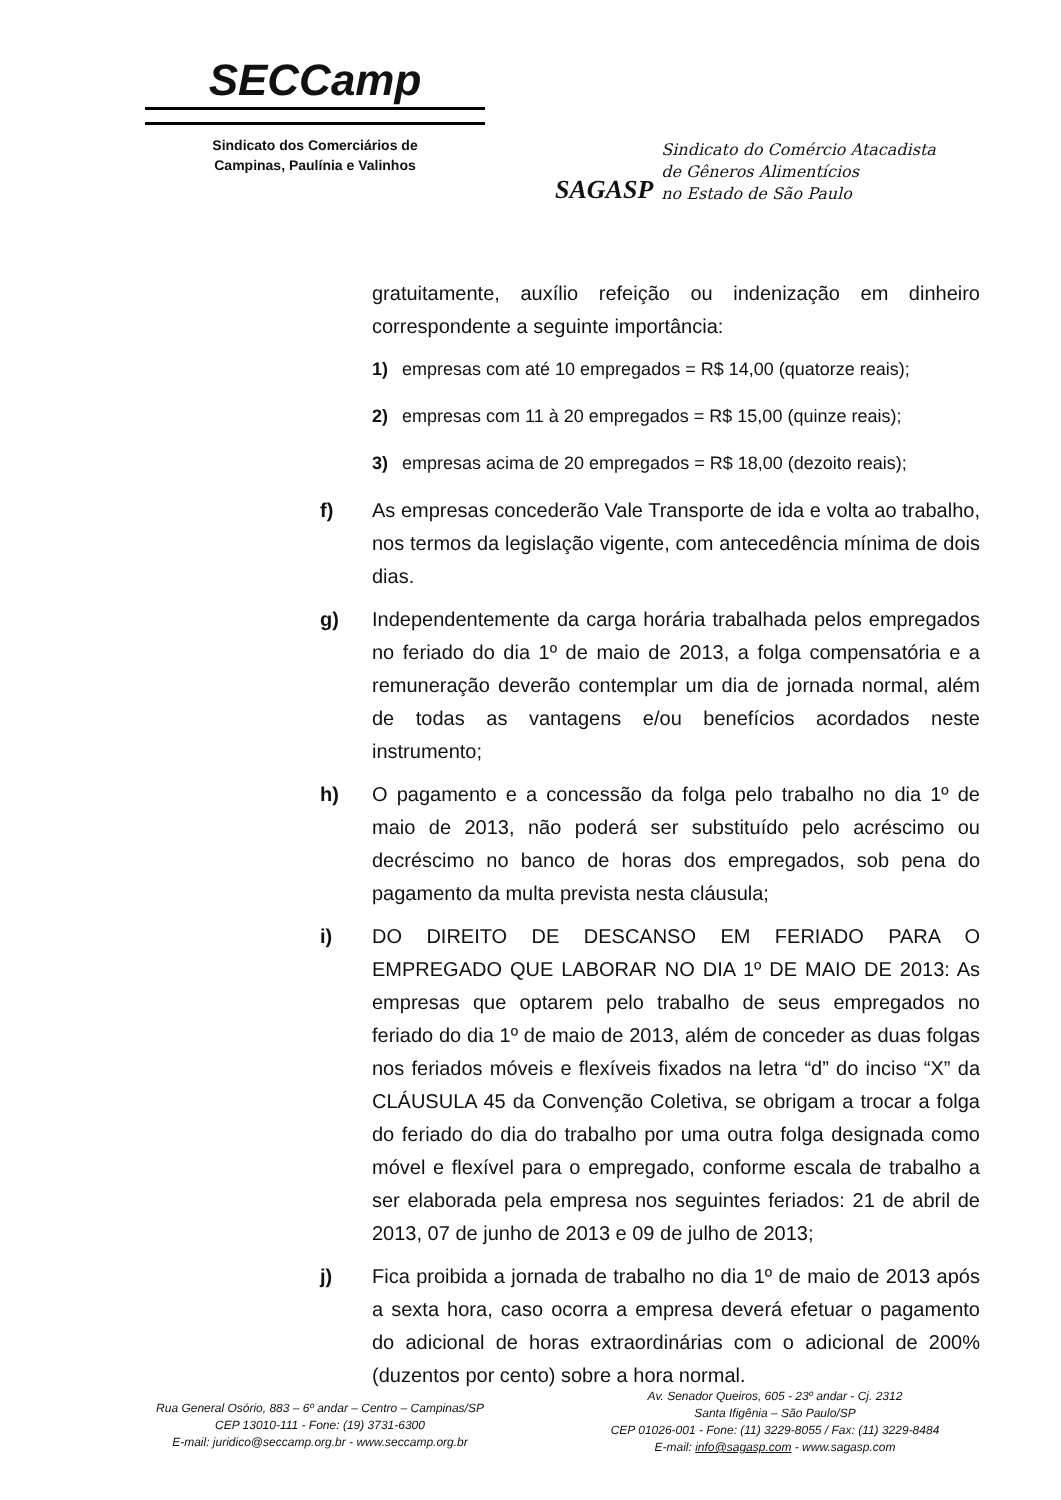SECCamp
Sindicato dos Comerciários de
Campinas, Paulínia e Valinhos
SAGASP
Sindicato do Comércio Atacadista
de Gêneros Alimentícios
no Estado de São Paulo
gratuitamente, auxílio refeição ou indenização em dinheiro correspondente a seguinte importância:
1) empresas com até 10 empregados = R$ 14,00 (quatorze reais);
2) empresas com 11 à 20 empregados = R$ 15,00 (quinze reais);
3) empresas acima de 20 empregados = R$ 18,00 (dezoito reais);
f) As empresas concederão Vale Transporte de ida e volta ao trabalho, nos termos da legislação vigente, com antecedência mínima de dois dias.
g) Independentemente da carga horária trabalhada pelos empregados no feriado do dia 1º de maio de 2013, a folga compensatória e a remuneração deverão contemplar um dia de jornada normal, além de todas as vantagens e/ou benefícios acordados neste instrumento;
h) O pagamento e a concessão da folga pelo trabalho no dia 1º de maio de 2013, não poderá ser substituído pelo acréscimo ou decréscimo no banco de horas dos empregados, sob pena do pagamento da multa prevista nesta cláusula;
i) DO DIREITO DE DESCANSO EM FERIADO PARA O EMPREGADO QUE LABORAR NO DIA 1º DE MAIO DE 2013: As empresas que optarem pelo trabalho de seus empregados no feriado do dia 1º de maio de 2013, além de conceder as duas folgas nos feriados móveis e flexíveis fixados na letra “d” do inciso “X” da CLÁUSULA 45 da Convenção Coletiva, se obrigam a trocar a folga do feriado do dia do trabalho por uma outra folga designada como móvel e flexível para o empregado, conforme escala de trabalho a ser elaborada pela empresa nos seguintes feriados: 21 de abril de 2013, 07 de junho de 2013 e 09 de julho de 2013;
j) Fica proibida a jornada de trabalho no dia 1º de maio de 2013 após a sexta hora, caso ocorra a empresa deverá efetuar o pagamento do adicional de horas extraordinárias com o adicional de 200% (duzentos por cento) sobre a hora normal.
Rua General Osório, 883 – 6º andar – Centro – Campinas/SP
CEP 13010-111 - Fone: (19) 3731-6300
E-mail: juridico@seccamp.org.br - www.seccamp.org.br
Av. Senador Queiros, 605 - 23º andar - Cj. 2312
Santa Ifigênia – São Paulo/SP
CEP 01026-001 - Fone: (11) 3229-8055 / Fax: (11) 3229-8484
E-mail: info@sagasp.com - www.sagasp.com